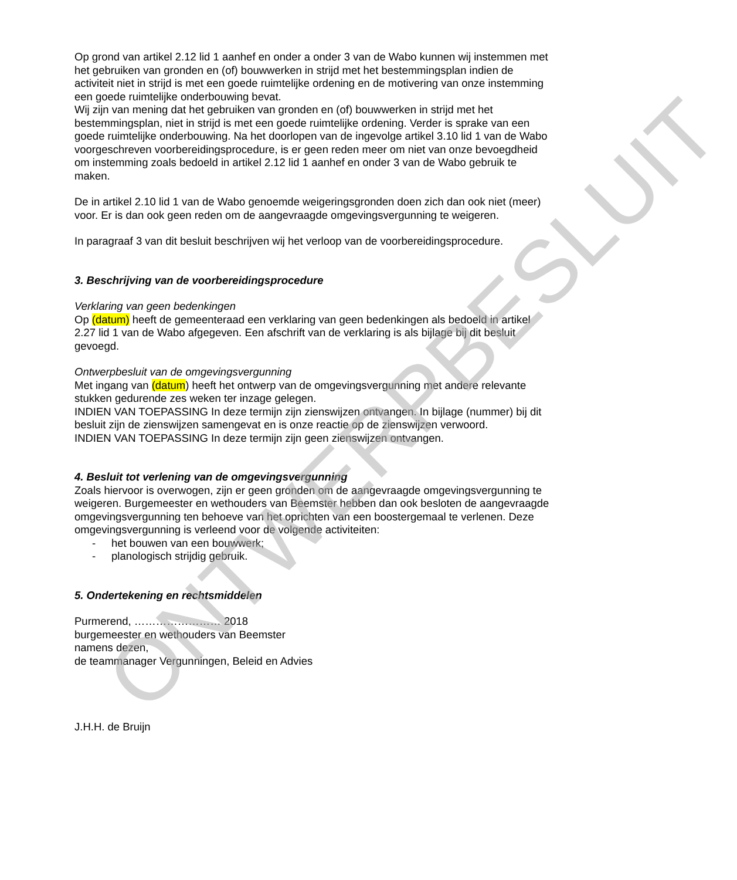Op grond van artikel 2.12 lid 1 aanhef en onder a onder 3 van de Wabo kunnen wij instemmen met het gebruiken van gronden en (of) bouwwerken in strijd met het bestemmingsplan indien de activiteit niet in strijd is met een goede ruimtelijke ordening en de motivering van onze instemming een goede ruimtelijke onderbouwing bevat.
Wij zijn van mening dat het gebruiken van gronden en (of) bouwwerken in strijd met het bestemmingsplan, niet in strijd is met een goede ruimtelijke ordening. Verder is sprake van een goede ruimtelijke onderbouwing. Na het doorlopen van de ingevolge artikel 3.10 lid 1 van de Wabo voorgeschreven voorbereidingsprocedure, is er geen reden meer om niet van onze bevoegdheid om instemming zoals bedoeld in artikel 2.12 lid 1 aanhef en onder 3 van de Wabo gebruik te maken.
De in artikel 2.10 lid 1 van de Wabo genoemde weigeringsgronden doen zich dan ook niet (meer) voor. Er is dan ook geen reden om de aangevraagde omgevingsvergunning te weigeren.
In paragraaf 3 van dit besluit beschrijven wij het verloop van de voorbereidingsprocedure.
3. Beschrijving van de voorbereidingsprocedure
Verklaring van geen bedenkingen
Op (datum) heeft de gemeenteraad een verklaring van geen bedenkingen als bedoeld in artikel 2.27 lid 1 van de Wabo afgegeven. Een afschrift van de verklaring is als bijlage bij dit besluit gevoegd.
Ontwerpbesluit van de omgevingsvergunning
Met ingang van (datum) heeft het ontwerp van de omgevingsvergunning met andere relevante stukken gedurende zes weken ter inzage gelegen.
INDIEN VAN TOEPASSING In deze termijn zijn zienswijzen ontvangen. In bijlage (nummer) bij dit besluit zijn de zienswijzen samengevat en is onze reactie op de zienswijzen verwoord.
INDIEN VAN TOEPASSING In deze termijn zijn geen zienswijzen ontvangen.
4. Besluit tot verlening van de omgevingsvergunning
Zoals hiervoor is overwogen, zijn er geen gronden om de aangevraagde omgevingsvergunning te weigeren. Burgemeester en wethouders van Beemster hebben dan ook besloten de aangevraagde omgevingsvergunning ten behoeve van het oprichten van een boostergemaal te verlenen. Deze omgevingsvergunning is verleend voor de volgende activiteiten:
- het bouwen van een bouwwerk;
- planologisch strijdig gebruik.
5. Ondertekening en rechtsmiddelen
Purmerend, …………………… 2018
burgemeester en wethouders van Beemster
namens dezen,
de teammanager Vergunningen, Beleid en Advies
J.H.H. de Bruijn
ONTWERPBESLUIT